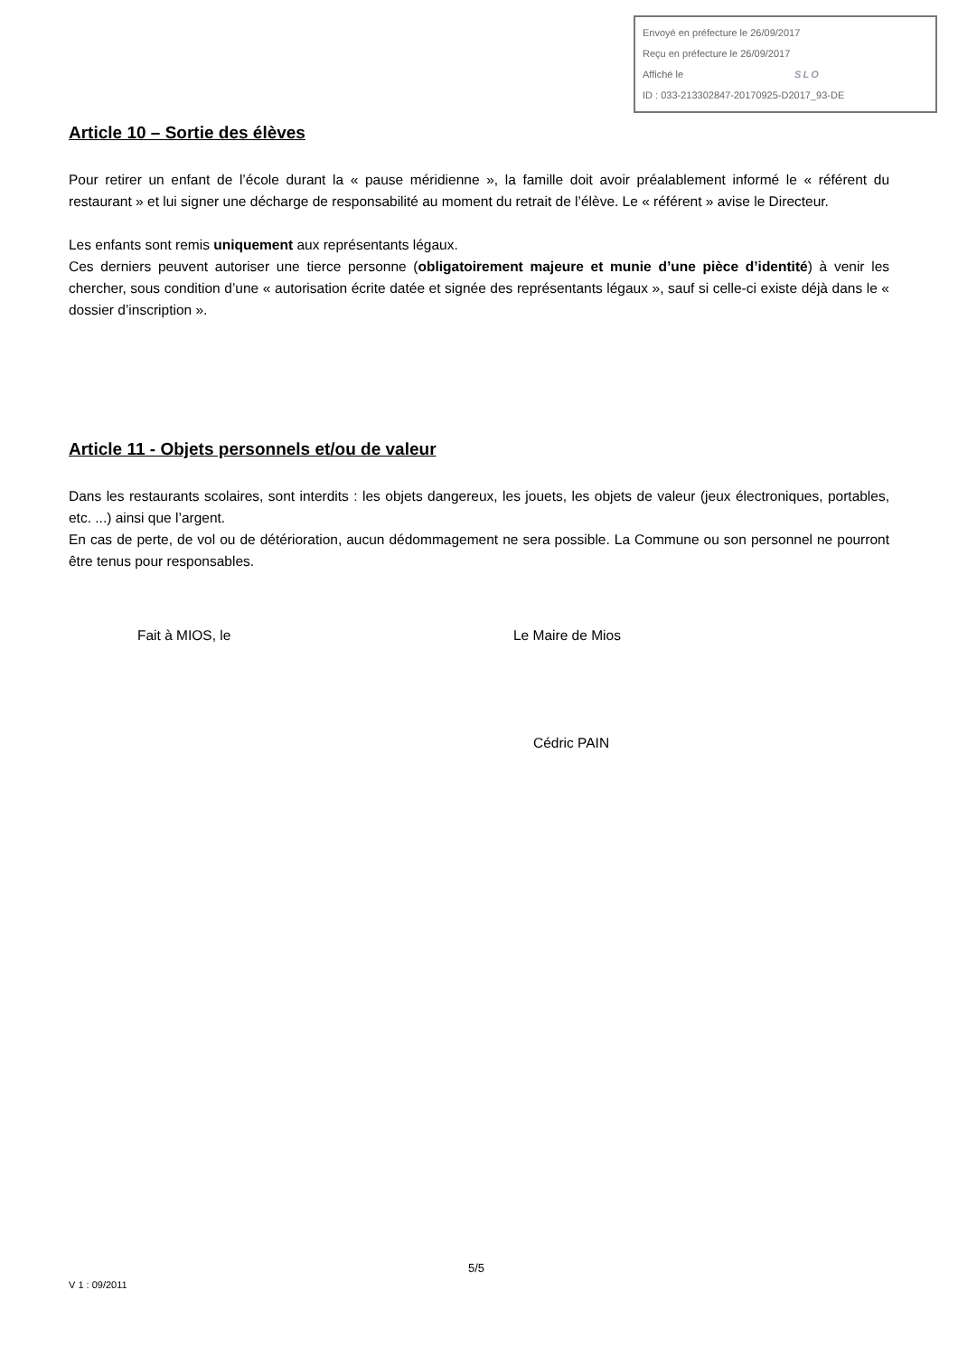Envoyé en préfecture le 26/09/2017
Reçu en préfecture le 26/09/2017
Affiché le SLO
ID : 033-213302847-20170925-D2017_93-DE
Article 10 – Sortie des élèves
Pour retirer un enfant de l’école durant la « pause méridienne », la famille doit avoir préalablement informé le « référent du restaurant » et lui signer une décharge de responsabilité au moment du retrait de l’élève. Le « référent » avise le Directeur.
Les enfants sont remis uniquement aux représentants légaux.
Ces derniers peuvent autoriser une tierce personne (obligatoirement majeure et munie d’une pièce d’identité) à venir les chercher, sous condition d’une « autorisation écrite datée et signée des représentants légaux », sauf si celle-ci existe déjà dans le « dossier d’inscription ».
Article 11 - Objets personnels et/ou de valeur
Dans les restaurants scolaires, sont interdits : les objets dangereux, les jouets, les objets de valeur (jeux électroniques, portables, etc. ...) ainsi que l’argent.
En cas de perte, de vol ou de détérioration, aucun dédommagement ne sera possible. La Commune ou son personnel ne pourront être tenus pour responsables.
Fait à MIOS, le Le Maire de Mios
Cédric PAIN
5/5
V 1 : 09/2011